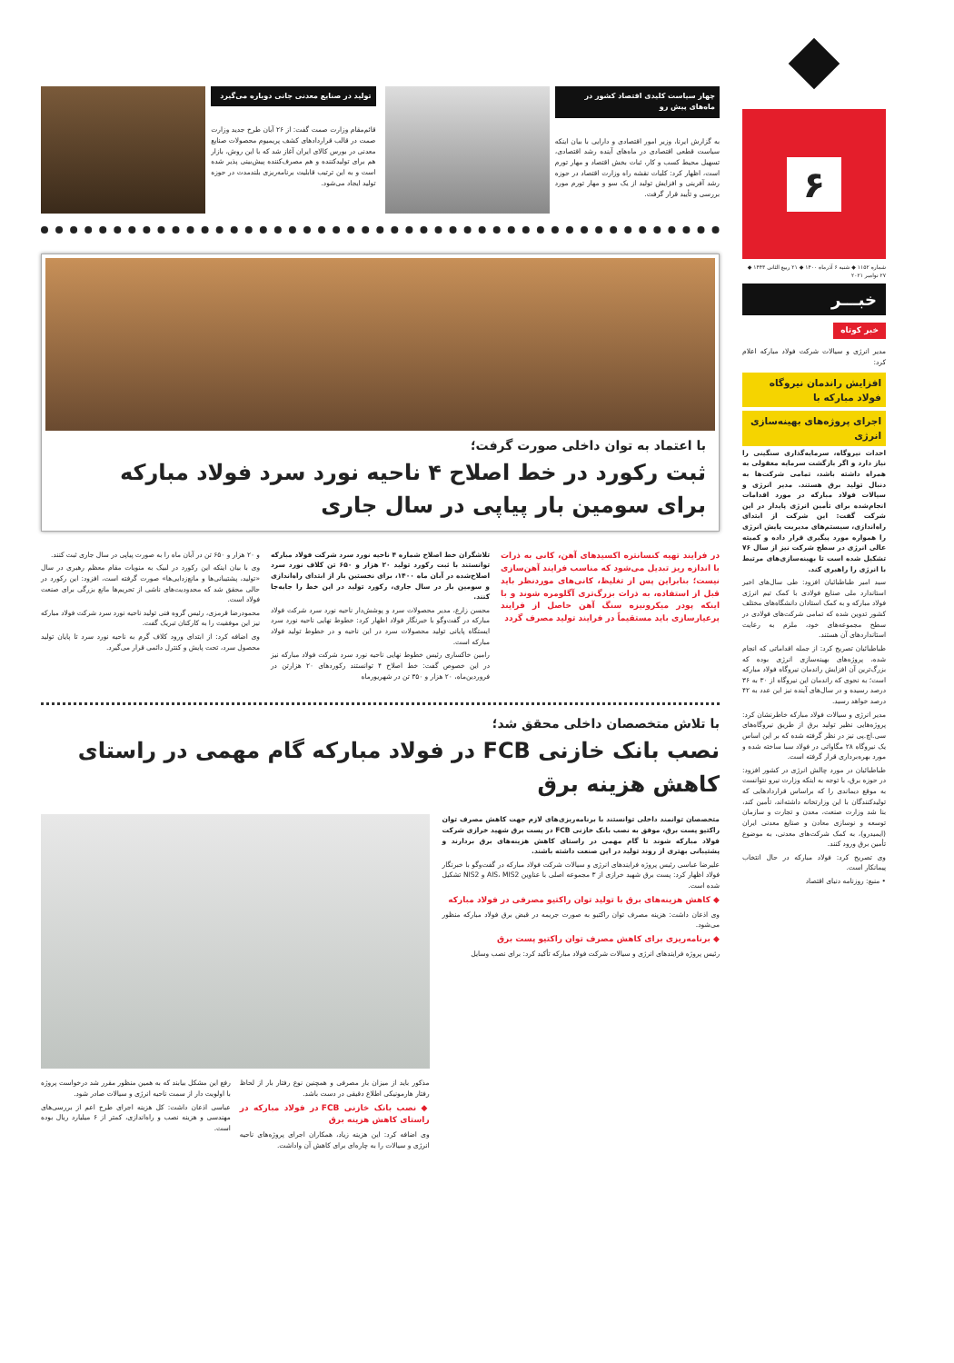۶
شماره ۱۱۵۲ ◆ شنبه ۶ آذرماه ۱۴۰۰ ◆ ۲۱ ربیع الثانی ۱۴۴۳ ◆ ۲۷ نوامبر ۲۰۲۱
خبـــر
خبر کوتاه
مدیر انرژی و سیالات شرکت فولاد مبارکه اعلام کرد:
افزایش راندمان نیروگاه فولاد مبارکه با
اجرای پروژه‌های بهینه‌سازی انرژی
احداث نیروگاه، سرمایه‌گذاری سنگینی را نیاز دارد و اگر بازگشت سرمایه معقولی به همراه داشته باشد، تمامی شرکت‌ها به دنبال تولید برق هستند. مدیر انرژی و سیالات فولاد مبارکه در مورد اقدامات انجام‌شده برای تأمین انرژی پایدار در این شرکت گفت: این شرکت از ابتدای راه‌اندازی، سیستم‌های مدیریت پایش انرژی را همواره مورد پیگیری قرار داده و کمیته عالی انرژی در سطح شرکت نیز از سال ۷۶ تشکیل شده است تا بهینه‌سازی‌های مرتبط با انرژی را راهبری کند.
سید امیر طباطبائیان افزود: طی سال‌های اخیر استاندارد ملی صنایع فولادی با کمک تیم انرژی فولاد مبارکه و به کمک استادان دانشگاه‌های مختلف کشور تدوین شده که تمامی شرکت‌های فولادی در سطح مجموعه‌های خود، ملزم به رعایت استانداردهای آن هستند.
طباطبائیان تصریح کرد: از جمله اقداماتی که انجام شده، پروژه‌های بهینه‌سازی انرژی بوده که بزرگ‌ترین آن افزایش راندمان نیروگاه فولاد مبارکه است؛ به نحوی که راندمان این نیروگاه از ۳۰ به ۳۶ درصد رسیده و در سال‌های آینده نیز این عدد به ۴۲ درصد خواهد رسید.
مدیر انرژی و سیالات فولاد مبارکه خاطرنشان کرد: پروژه‌هایی نظیر تولید برق از طریق نیروگاه‌های سی.اچ.پی نیز در نظر گرفته شده که بر این اساس یک نیروگاه ۲۸ مگاواتی در فولاد سبا ساخته شده و مورد بهره‌برداری قرار گرفته است.
طباطبائیان در مورد چالش انرژی در کشور افزود: در حوزه برق، با توجه به اینکه وزارت نیرو نتوانست به موقع دیماندی را که براساس قراردادهایی که تولیدکنندگان با این وزارتخانه داشته‌اند، تأمین کند، بنا شد وزارت صنعت، معدن و تجارت و سازمان توسعه و نوسازی معادن و صنایع معدنی ایران (ایمیدرو)، به کمک شرکت‌های معدنی، به موضوع تأمین برق ورود کنند.
وی تصریح کرد: فولاد مبارکه در حال انتخاب پیمانکار است.
• منبع: روزنامه دنیای اقتصاد
چهار سیاست کلیدی اقتصاد کشور در ماه‌های پیش رو
به گزارش ایرنا، وزیر امور اقتصادی و دارایی با بیان اینکه سیاست قطعی اقتصادی در ماه‌های آینده رشد اقتصادی، تسهیل محیط کسب و کار، ثبات بخش اقتصاد و مهار تورم است، اظهار کرد: کلیات نقشه راه وزارت اقتصاد در حوزه رشد آفرینی و افزایش تولید از یک سو و مهار تورم مورد بررسی و تأیید قرار گرفت.
تولید در صنایع معدنی جانی دوباره می‌گیرد
قائم‌مقام وزارت صمت گفت: از ۲۶ آبان طرح جدید وزارت صمت در قالب قراردادهای کشف پریمیوم محصولات صنایع معدنی در بورس کالای ایران آغاز شد که با این روش، بازار هم برای تولیدکننده و هم مصرف‌کننده پیش‌بینی پذیر شده است و به این ترتیب قابلیت برنامه‌ریزی بلندمدت در حوزه تولید ایجاد می‌شود.
با اعتماد به توان داخلی صورت گرفت؛
ثبت رکورد در خط اصلاح ۴ ناحیه نورد سرد فولاد مبارکه
برای سومین بار پیاپی در سال جاری
در فرایند تهیه کنسانتره اکسید‌های آهن، کانی به ذرات با اندازه ریز تبدیل می‌شود که مناسب فرایند آهن‌سازی نیست؛ بنابراین پس از تغلیظ، کانی‌های موردنظر باید قبل از استفاده، به ذرات بزرگ‌تری آگلومره شوند و با اینکه پودر میکرونیزه سنگ آهن حاصل از فرایند پرعیارسازی باید مستقیماً در فرایند تولید مصرف گردد
تلاشگران خط اصلاح شماره ۴ ناحیه نورد سرد شرکت فولاد مبارکه توانستند با ثبت رکورد تولید ۲۰ هزار و ۶۵۰ تن کلاف نورد سرد اصلاح‌شده در آبان ماه ۱۴۰۰، برای نخستین بار از ابتدای راه‌اندازی و سومین بار در سال جاری، رکورد تولید در این خط را جابه‌جا کنند.
محسن زارع، مدیر محصولات سرد و پوشش‌دار ناحیه نورد سرد شرکت فولاد مبارکه در گفت‌وگو با خبرنگار فولاد اظهار کرد: خطوط نهایی ناحیه نورد سرد ایستگاه پایانی تولید محصولات سرد در این ناحیه و در خطوط تولید فولاد مبارکه است.
رامین خاکساری رئیس خطوط نهایی ناحیه نورد سرد شرکت فولاد مبارکه نیز در این خصوص گفت: خط اصلاح ۴ توانستند رکوردهای ۲۰ هزارتن در فروردین‌ماه، ۲۰ هزار و ۳۵۰ تن در شهریورماه
و ۲۰ هزار و ۶۵۰ تن در آبان ماه را به صورت پیاپی در سال جاری ثبت کنند.
وی با بیان اینکه این رکورد در لبیک به منویات مقام معظم رهبری در سال «تولید، پشتیبانی‌ها و مانع‌زدایی‌ها» صورت گرفته است، افزود: این رکورد در حالی محقق شد که محدودیت‌های ناشی از تحریم‌ها مانع بزرگی برای صنعت فولاد است.
محمودرضا قرمزی، رئیس گروه فنی تولید ناحیه نورد سرد شرکت فولاد مبارکه نیز این موفقیت را به کارکنان تبریک گفت.
وی اضافه کرد: از ابتدای ورود کلاف گرم به ناحیه نورد سرد تا پایان تولید محصول سرد، تحت پایش و کنترل دائمی قرار می‌گیرد.
با تلاش متخصصان داخلی محقق شد؛
نصب بانک خازنی FCB در فولاد مبارکه گام مهمی در راستای کاهش هزینه برق
متخصصان توانمند داخلی توانستند با برنامه‌ریزی‌های لازم جهت کاهش مصرف توان راکتیو پست برق، موفق به نصب بانک خازنی FCB در پست برق شهید خرازی شرکت فولاد مبارکه شوند تا گام مهمی در راستای کاهش هزینه‌های برق بردارند و پشتیبانی بهتری از روند تولید در این صنعت داشته باشند.
علیرضا عباسی رئیس پروژه فرایندهای انرژی و سیالات شرکت فولاد مبارکه در گفت‌وگو با خبرنگار فولاد اظهار کرد: پست برق شهید خرازی از ۳ مجموعه اصلی با عناوین AIS، MIS2 و NIS2 تشکیل شده است.
◆ کاهش هزینه‌های برق با تولید توان راکتیو مصرفی در فولاد مبارکه
وی اذعان داشت: هزینه مصرف توان راکتیو به صورت جریمه در قبض برق فولاد مبارکه منظور می‌شود.
◆ برنامه‌ریزی برای کاهش مصرف توان راکتیو پست برق
رئیس پروژه فرایندهای انرژی و سیالات شرکت فولاد مبارکه تأکید کرد: برای نصب وسایل
مذکور باید از میزان بار مصرفی و همچنین نوع رفتار بار از لحاظ رفتار هارمونیکی اطلاع دقیقی در دست باشد.
◆ نصب بانک خازنی FCB در فولاد مبارکه در راستای کاهش هزینه برق
وی اضافه کرد: این هزینه زیاد، همکاران اجرای پروژه‌های ناحیه انرژی و سیالات را به چاره‌ای برای کاهش آن واداشت.
رفع این مشکل بیابند که به همین منظور مقرر شد درخواست پروژه با اولویت دار از سمت ناحیه انرژی و سیالات صادر شود.
عباسی اذعان داشت: کل هزینه اجرای طرح اعم از بررسی‌های مهندسی و هزینه نصب و راه‌اندازی، کمتر از ۶ میلیارد ریال بوده است.